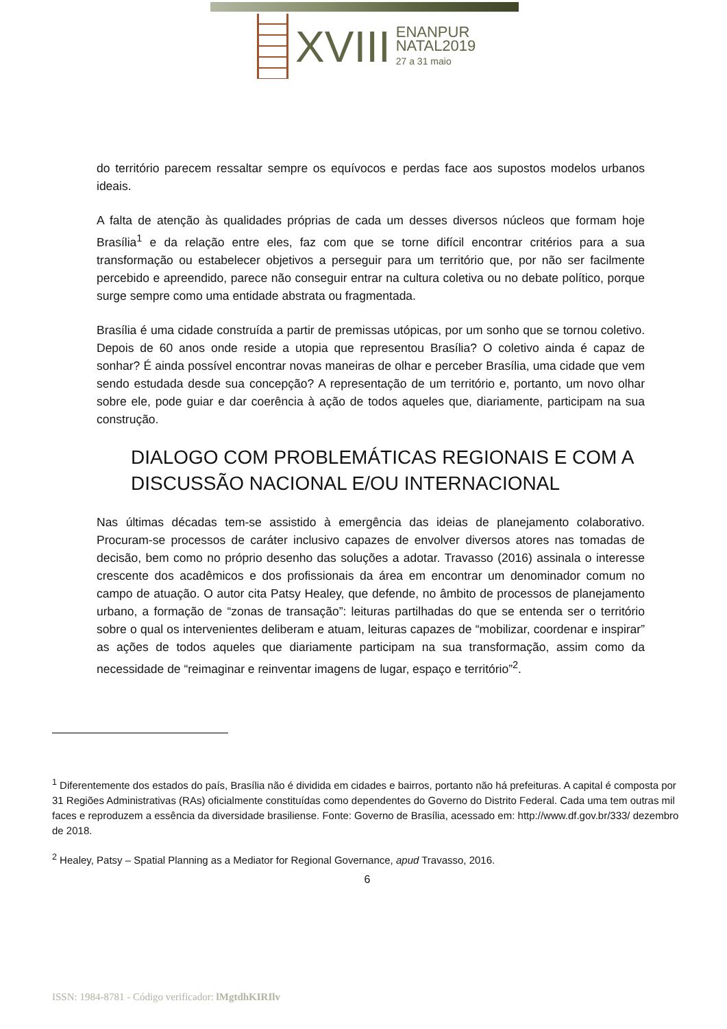XVIII
ENANPUR
NATAL2019
27 a 31 maio
do território parecem ressaltar sempre os equívocos e perdas face aos supostos modelos urbanos ideais.
A falta de atenção às qualidades próprias de cada um desses diversos núcleos que formam hoje Brasília<sup>1</sup> e da relação entre eles, faz com que se torne difícil encontrar critérios para a sua transformação ou estabelecer objetivos a perseguir para um território que, por não ser facilmente percebido e apreendido, parece não conseguir entrar na cultura coletiva ou no debate político, porque surge sempre como uma entidade abstrata ou fragmentada.
Brasília é uma cidade construída a partir de premissas utópicas, por um sonho que se tornou coletivo. Depois de 60 anos onde reside a utopia que representou Brasília? O coletivo ainda é capaz de sonhar? É ainda possível encontrar novas maneiras de olhar e perceber Brasília, uma cidade que vem sendo estudada desde sua concepção? A representação de um território e, portanto, um novo olhar sobre ele, pode guiar e dar coerência à ação de todos aqueles que, diariamente, participam na sua construção.
DIALOGO COM PROBLEMÁTICAS REGIONAIS E COM A DISCUSSÃO NACIONAL E/OU INTERNACIONAL
Nas últimas décadas tem-se assistido à emergência das ideias de planejamento colaborativo. Procuram-se processos de caráter inclusivo capazes de envolver diversos atores nas tomadas de decisão, bem como no próprio desenho das soluções a adotar. Travasso (2016) assinala o interesse crescente dos acadêmicos e dos profissionais da área em encontrar um denominador comum no campo de atuação. O autor cita Patsy Healey, que defende, no âmbito de processos de planejamento urbano, a formação de “zonas de transação”: leituras partilhadas do que se entenda ser o território sobre o qual os intervenientes deliberam e atuam, leituras capazes de “mobilizar, coordenar e inspirar” as ações de todos aqueles que diariamente participam na sua transformação, assim como da necessidade de “reimaginar e reinventar imagens de lugar, espaço e território”<sup>2</sup>.
<sup>1</sup> Diferentemente dos estados do país, Brasília não é dividida em cidades e bairros, portanto não há prefeituras. A capital é composta por 31 Regiões Administrativas (RAs) oficialmente constituídas como dependentes do Governo do Distrito Federal. Cada uma tem outras mil faces e reproduzem a essência da diversidade brasiliense. Fonte: Governo de Brasília, acessado em: http://www.df.gov.br/333/ dezembro de 2018.
<sup>2</sup> Healey, Patsy – Spatial Planning as a Mediator for Regional Governance, apud Travasso, 2016.
6
ISSN: 1984-8781 - Código verificador: lMgtdhKIRIlv